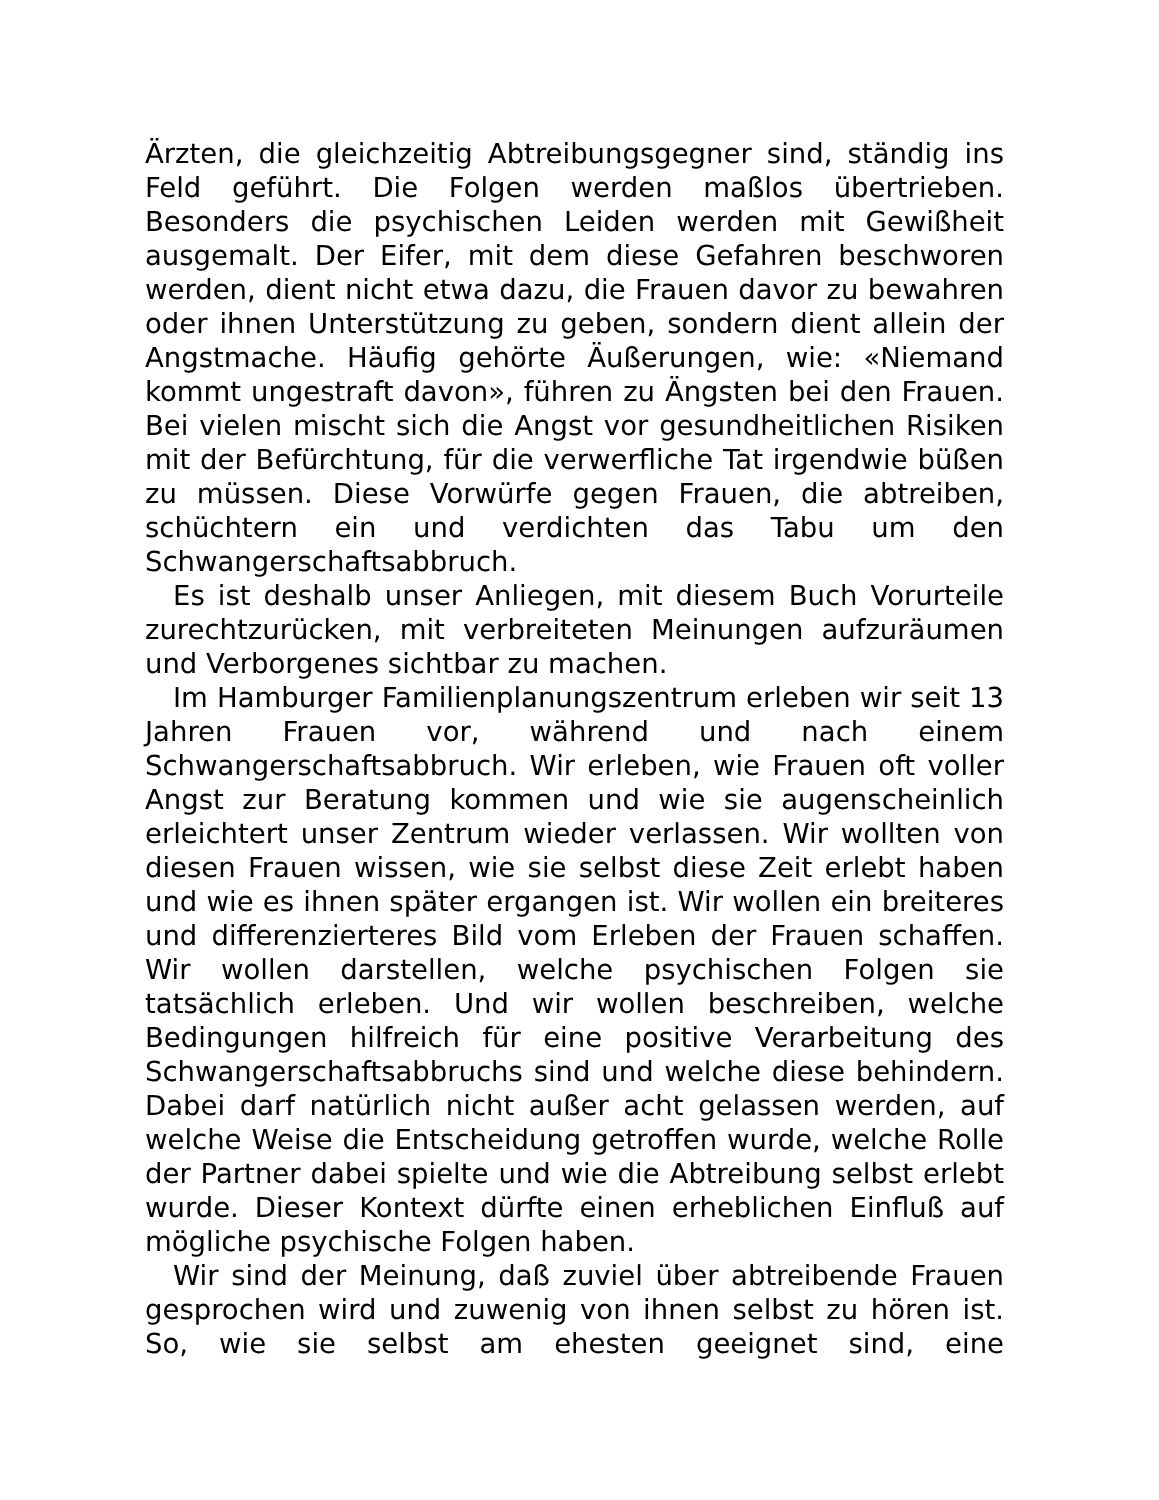Ärzten, die gleichzeitig Abtreibungsgegner sind, ständig ins Feld geführt. Die Folgen werden maßlos übertrieben. Besonders die psychischen Leiden werden mit Gewißheit ausgemalt. Der Eifer, mit dem diese Gefahren beschworen werden, dient nicht etwa dazu, die Frauen davor zu bewahren oder ihnen Unterstützung zu geben, sondern dient allein der Angstmache. Häufig gehörte Äußerungen, wie: «Niemand kommt ungestraft davon», führen zu Ängsten bei den Frauen. Bei vielen mischt sich die Angst vor gesundheitlichen Risiken mit der Befürchtung, für die verwerfliche Tat irgendwie büßen zu müssen. Diese Vorwürfe gegen Frauen, die abtreiben, schüchtern ein und verdichten das Tabu um den Schwangerschaftsabbruch.
Es ist deshalb unser Anliegen, mit diesem Buch Vorurteile zurechtzurücken, mit verbreiteten Meinungen aufzuräumen und Verborgenes sichtbar zu machen.
Im Hamburger Familienplanungszentrum erleben wir seit 13 Jahren Frauen vor, während und nach einem Schwangerschaftsabbruch. Wir erleben, wie Frauen oft voller Angst zur Beratung kommen und wie sie augenscheinlich erleichtert unser Zentrum wieder verlassen. Wir wollten von diesen Frauen wissen, wie sie selbst diese Zeit erlebt haben und wie es ihnen später ergangen ist. Wir wollen ein breiteres und differenzierteres Bild vom Erleben der Frauen schaffen. Wir wollen darstellen, welche psychischen Folgen sie tatsächlich erleben. Und wir wollen beschreiben, welche Bedingungen hilfreich für eine positive Verarbeitung des Schwangerschaftsabbruchs sind und welche diese behindern. Dabei darf natürlich nicht außer acht gelassen werden, auf welche Weise die Entscheidung getroffen wurde, welche Rolle der Partner dabei spielte und wie die Abtreibung selbst erlebt wurde. Dieser Kontext dürfte einen erheblichen Einfluß auf mögliche psychische Folgen haben.
Wir sind der Meinung, daß zuviel über abtreibende Frauen gesprochen wird und zuwenig von ihnen selbst zu hören ist. So, wie sie selbst am ehesten geeignet sind, eine